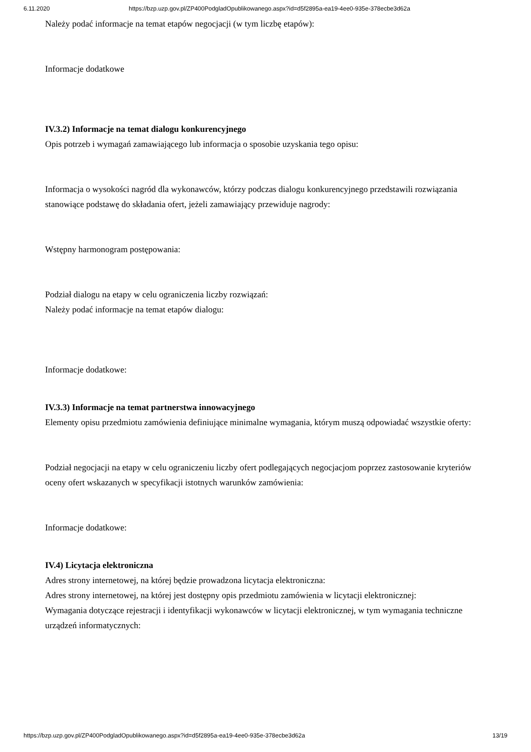6.11.2020 https://bzp.uzp.gov.pl/ZP400PodgladOpublikowanego.aspx?id=d5f2895a-ea19-4ee0-935e-378ecbe3d62a
Należy podać informacje na temat etapów negocjacji (w tym liczbę etapów):
Informacje dodatkowe
IV.3.2) Informacje na temat dialogu konkurencyjnego
Opis potrzeb i wymagań zamawiającego lub informacja o sposobie uzyskania tego opisu:
Informacja o wysokości nagród dla wykonawców, którzy podczas dialogu konkurencyjnego przedstawili rozwiązania stanowiące podstawę do składania ofert, jeżeli zamawiający przewiduje nagrody:
Wstępny harmonogram postępowania:
Podział dialogu na etapy w celu ograniczenia liczby rozwiązań:
Należy podać informacje na temat etapów dialogu:
Informacje dodatkowe:
IV.3.3) Informacje na temat partnerstwa innowacyjnego
Elementy opisu przedmiotu zamówienia definiujące minimalne wymagania, którym muszą odpowiadać wszystkie oferty:
Podział negocjacji na etapy w celu ograniczeniu liczby ofert podlegających negocjacjom poprzez zastosowanie kryteriów oceny ofert wskazanych w specyfikacji istotnych warunków zamówienia:
Informacje dodatkowe:
IV.4) Licytacja elektroniczna
Adres strony internetowej, na której będzie prowadzona licytacja elektroniczna:
Adres strony internetowej, na której jest dostępny opis przedmiotu zamówienia w licytacji elektronicznej:
Wymagania dotyczące rejestracji i identyfikacji wykonawców w licytacji elektronicznej, w tym wymagania techniczne urządzeń informatycznych:
https://bzp.uzp.gov.pl/ZP400PodgladOpublikowanego.aspx?id=d5f2895a-ea19-4ee0-935e-378ecbe3d62a 13/19